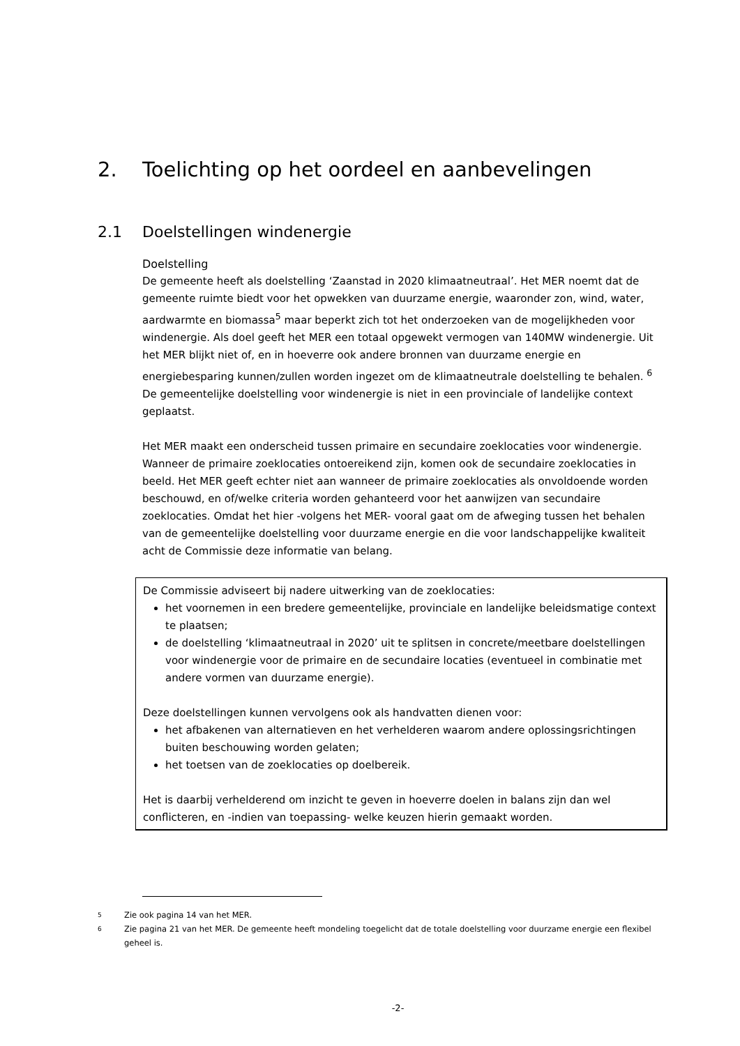2. Toelichting op het oordeel en aanbevelingen
2.1 Doelstellingen windenergie
Doelstelling
De gemeente heeft als doelstelling ‘Zaanstad in 2020 klimaatneutraal’. Het MER noemt dat de gemeente ruimte biedt voor het opwekken van duurzame energie, waaronder zon, wind, water, aardwarmte en biomassa<sup>5</sup> maar beperkt zich tot het onderzoeken van de mogelijkheden voor windenergie. Als doel geeft het MER een totaal opgewekt vermogen van 140MW windenergie. Uit het MER blijkt niet of, en in hoeverre ook andere bronnen van duurzame energie en energiebesparing kunnen/zullen worden ingezet om de klimaatneutrale doelstelling te behalen. <sup>6</sup> De gemeentelijke doelstelling voor windenergie is niet in een provinciale of landelijke context geplaatst.
Het MER maakt een onderscheid tussen primaire en secundaire zoeklocaties voor windenergie. Wanneer de primaire zoeklocaties ontoereikend zijn, komen ook de secundaire zoeklocaties in beeld. Het MER geeft echter niet aan wanneer de primaire zoeklocaties als onvoldoende worden beschouwd, en of/welke criteria worden gehanteerd voor het aanwijzen van secundaire zoeklocaties. Omdat het hier -volgens het MER- vooral gaat om de afweging tussen het behalen van de gemeentelijke doelstelling voor duurzame energie en die voor landschappelijke kwaliteit acht de Commissie deze informatie van belang.
De Commissie adviseert bij nadere uitwerking van de zoeklocaties:
het voornemen in een bredere gemeentelijke, provinciale en landelijke beleidsmatige context te plaatsen;
de doelstelling ‘klimaatneutraal in 2020’ uit te splitsen in concrete/meetbare doelstellingen voor windenergie voor de primaire en de secundaire locaties (eventueel in combinatie met andere vormen van duurzame energie).
Deze doelstellingen kunnen vervolgens ook als handvatten dienen voor:
het afbakenen van alternatieven en het verhelderen waarom andere oplossingsrichtingen buiten beschouwing worden gelaten;
het toetsen van de zoeklocaties op doelbereik.
Het is daarbij verhelderend om inzicht te geven in hoeverre doelen in balans zijn dan wel conflicteren, en -indien van toepassing- welke keuzen hierin gemaakt worden.
5 Zie ook pagina 14 van het MER.
6 Zie pagina 21 van het MER. De gemeente heeft mondeling toegelicht dat de totale doelstelling voor duurzame energie een flexibel geheel is.
-2-